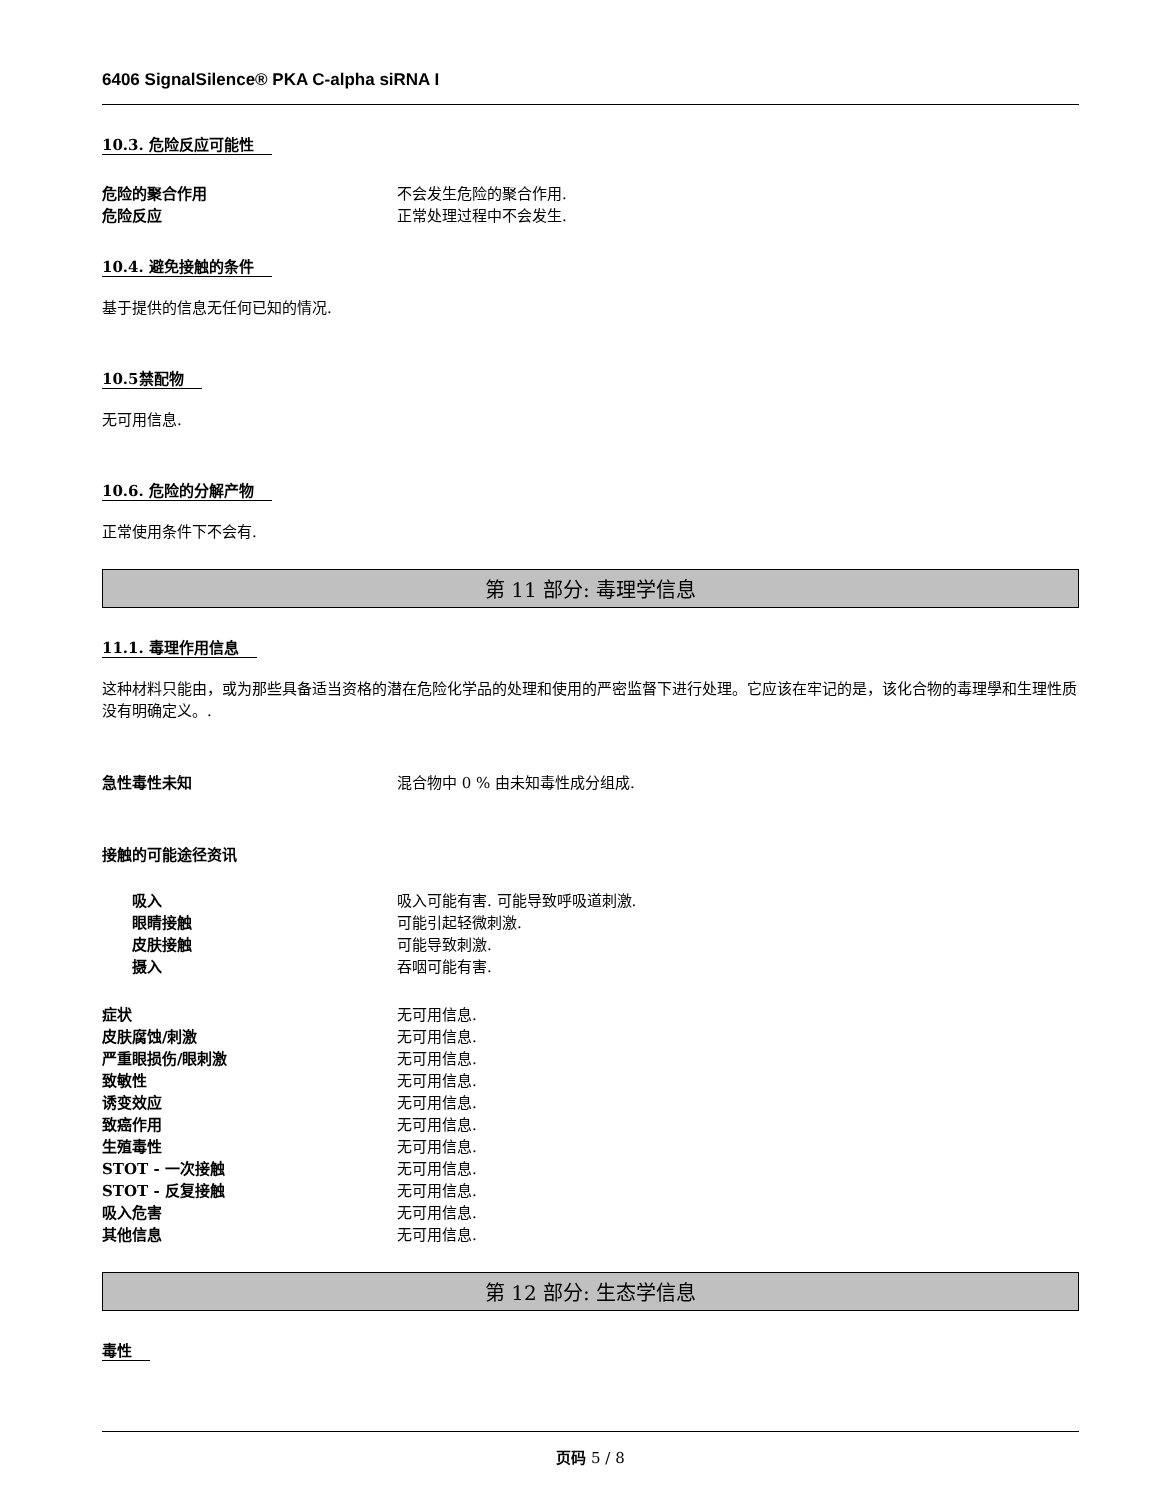6406 SignalSilence® PKA C-alpha siRNA I
10.3. 危险反应可能性
危险的聚合作用 不会发生危险的聚合作用.
危险反应 正常处理过程中不会发生.
10.4. 避免接触的条件
基于提供的信息无任何已知的情况.
10.5禁配物
无可用信息.
10.6. 危险的分解产物
正常使用条件下不会有.
第 11 部分: 毒理学信息
11.1. 毒理作用信息
这种材料只能由，或为那些具备适当资格的潜在危险化学品的处理和使用的严密监督下进行处理。它应该在牢记的是，该化合物的毒理學和生理性质没有明确定义。.
急性毒性未知 混合物中 0 % 由未知毒性成分组成.
接触的可能途径资讯
吸入 吸入可能有害. 可能导致呼吸道刺激.
眼睛接触 可能引起轻微刺激.
皮肤接触 可能导致刺激.
摄入 吞咽可能有害.
症状 无可用信息.
皮肤腐蚀/刺激 无可用信息.
严重眼损伤/眼刺激 无可用信息.
致敏性 无可用信息.
诱变效应 无可用信息.
致癌作用 无可用信息.
生殖毒性 无可用信息.
STOT - 一次接触 无可用信息.
STOT - 反复接触 无可用信息.
吸入危害 无可用信息.
其他信息 无可用信息.
第 12 部分: 生态学信息
毒性
页码 5 / 8